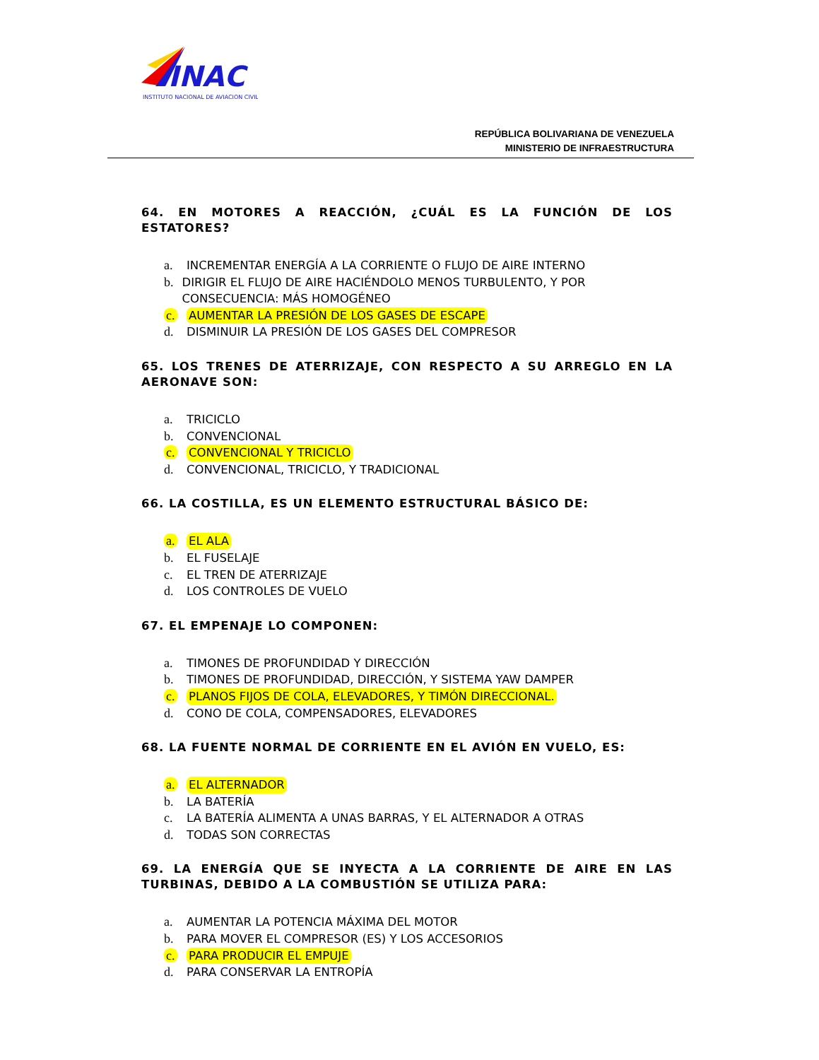INAC
INSTITUTO NACIONAL DE AVIACION CIVIL
REPÚBLICA BOLIVARIANA DE VENEZUELA
MINISTERIO DE INFRAESTRUCTURA
64. EN MOTORES A REACCIÓN, ¿CUÁL ES LA FUNCIÓN DE LOS ESTATORES?
a. INCREMENTAR ENERGÍA A LA CORRIENTE O FLUJO DE AIRE INTERNO
b. DIRIGIR EL FLUJO DE AIRE HACIÉNDOLO MENOS TURBULENTO, Y POR CONSECUENCIA: MÁS HOMOGÉNEO
c. AUMENTAR LA PRESIÓN DE LOS GASES DE ESCAPE
d. DISMINUIR LA PRESIÓN DE LOS GASES DEL COMPRESOR
65. LOS TRENES DE ATERRIZAJE, CON RESPECTO A SU ARREGLO EN LA AERONAVE SON:
a. TRICICLO
b. CONVENCIONAL
c. CONVENCIONAL Y TRICICLO
d. CONVENCIONAL, TRICICLO, Y TRADICIONAL
66. LA COSTILLA, ES UN ELEMENTO ESTRUCTURAL BÁSICO DE:
a. EL ALA
b. EL FUSELAJE
c. EL TREN DE ATERRIZAJE
d. LOS CONTROLES DE VUELO
67. EL EMPENAJE LO COMPONEN:
a. TIMONES DE PROFUNDIDAD Y DIRECCIÓN
b. TIMONES DE PROFUNDIDAD, DIRECCIÓN, Y SISTEMA YAW DAMPER
c. PLANOS FIJOS DE COLA, ELEVADORES, Y TIMÓN DIRECCIONAL.
d. CONO DE COLA, COMPENSADORES, ELEVADORES
68. LA FUENTE NORMAL DE CORRIENTE EN EL AVIÓN EN VUELO, ES:
a. EL ALTERNADOR
b. LA BATERÍA
c. LA BATERÍA ALIMENTA A UNAS BARRAS, Y EL ALTERNADOR A OTRAS
d. TODAS SON CORRECTAS
69. LA ENERGÍA QUE SE INYECTA A LA CORRIENTE DE AIRE EN LAS TURBINAS, DEBIDO A LA COMBUSTIÓN SE UTILIZA PARA:
a. AUMENTAR LA POTENCIA MÁXIMA DEL MOTOR
b. PARA MOVER EL COMPRESOR (ES) Y LOS ACCESORIOS
c. PARA PRODUCIR EL EMPUJE
d. PARA CONSERVAR LA ENTROPÍA